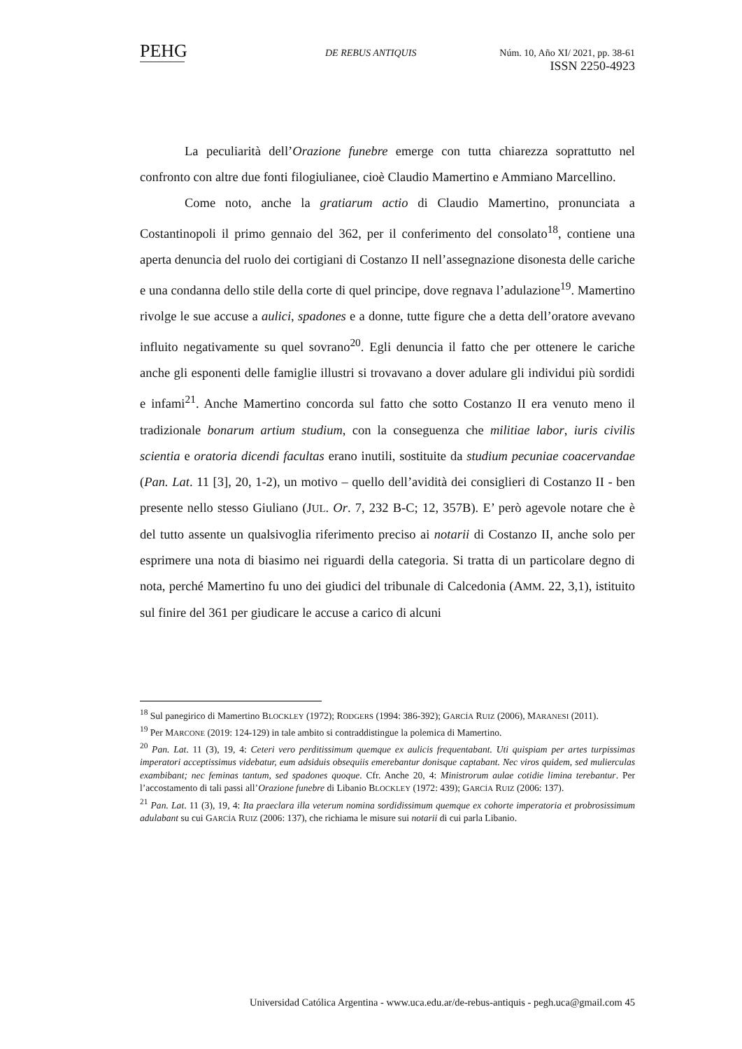PEHG DE REBUS ANTIQUIS
Núm. 10, Año XI/ 2021, pp. 38-61
ISSN 2250-4923
La peculiarità dell’Orazione funebre emerge con tutta chiarezza soprattutto nel confronto con altre due fonti filogiulianee, cioè Claudio Mamertino e Ammiano Marcellino.
Come noto, anche la gratiarum actio di Claudio Mamertino, pronunciata a Costantinopoli il primo gennaio del 362, per il conferimento del consolato<sup>18</sup>, contiene una aperta denuncia del ruolo dei cortigiani di Costanzo II nell’assegnazione disonesta delle cariche e una condanna dello stile della corte di quel principe, dove regnava l’adulazione<sup>19</sup>. Mamertino rivolge le sue accuse a aulici, spadones e a donne, tutte figure che a detta dell’oratore avevano influito negativamente su quel sovrano<sup>20</sup>. Egli denuncia il fatto che per ottenere le cariche anche gli esponenti delle famiglie illustri si trovavano a dover adulare gli individui più sordidi e infami<sup>21</sup>. Anche Mamertino concorda sul fatto che sotto Costanzo II era venuto meno il tradizionale bonarum artium studium, con la conseguenza che militiae labor, iuris civilis scientia e oratoria dicendi facultas erano inutili, sostituite da studium pecuniae coacervandae (Pan. Lat. 11 [3], 20, 1-2), un motivo – quello dell’avidità dei consiglieri di Costanzo II - ben presente nello stesso Giuliano (JUL. Or. 7, 232 B-C; 12, 357B). E’ però agevole notare che è del tutto assente un qualsivoglia riferimento preciso ai notarii di Costanzo II, anche solo per esprimere una nota di biasimo nei riguardi della categoria. Si tratta di un particolare degno di nota, perché Mamertino fu uno dei giudici del tribunale di Calcedonia (AMM. 22, 3,1), istituito sul finire del 361 per giudicare le accuse a carico di alcuni
<sup>18</sup> Sul panegirico di Mamertino BLOCKLEY (1972); RODGERS (1994: 386-392); GARCÍA RUIZ (2006), MARANESI (2011).
<sup>19</sup> Per MARCONE (2019: 124-129) in tale ambito si contraddistingue la polemica di Mamertino.
<sup>20</sup> Pan. Lat. 11 (3), 19, 4: Ceteri vero perditissimum quemque ex aulicis frequentabant. Uti quispiam per artes turpissimas imperatori acceptissimus videbatur, eum adsiduis obsequiis emerebantur donisque captabant. Nec viros quidem, sed mulierculas exambibant; nec feminas tantum, sed spadones quoque. Cfr. Anche 20, 4: Ministrorum aulae cotidie limina terebantur. Per l’accostamento di tali passi all’Orazione funebre di Libanio BLOCKLEY (1972: 439); GARCÍA RUIZ (2006: 137).
<sup>21</sup> Pan. Lat. 11 (3), 19, 4: Ita praeclara illa veterum nomina sordidissimum quemque ex cohorte imperatoria et probrosissimum adulabant su cui GARCÍA RUIZ (2006: 137), che richiama le misure sui notarii di cui parla Libanio.
Universidad Católica Argentina - www.uca.edu.ar/de-rebus-antiquis - pegh.uca@gmail.com 45